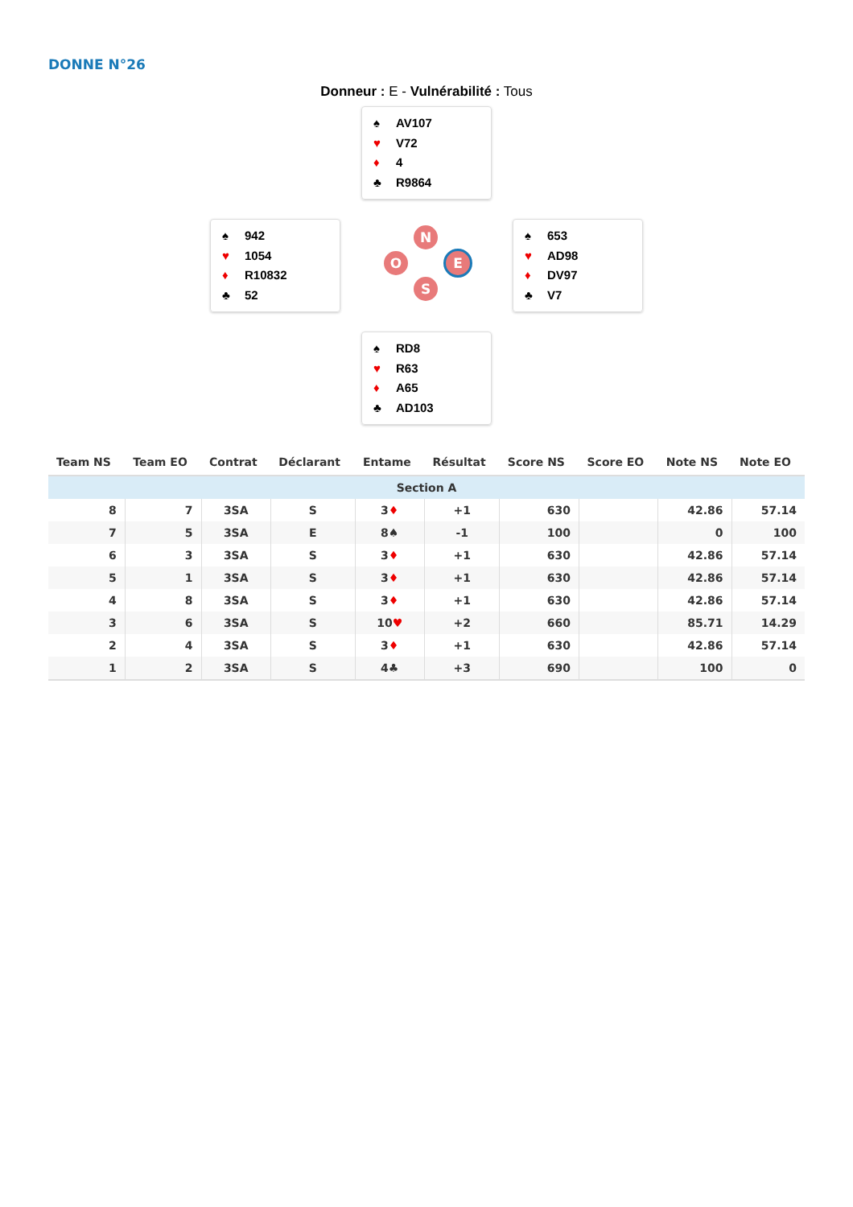DONNE N°26
Donneur : E - Vulnérabilité : Tous
♠ AV107
♥ V72
♦ 4
♣ R9864
♠ 942
♥ 1054
♦ R10832
♣ 52
N
O E
S
♠ 653
♥ AD98
♦ DV97
♣ V7
♠ RD8
♥ R63
♦ A65
♣ AD103
| Team NS | Team EO | Contrat | Déclarant | Entame | Résultat | Score NS | Score EO | Note NS | Note EO |
| --- | --- | --- | --- | --- | --- | --- | --- | --- | --- |
| Section A | | | | | | | | | |
| 8 | 7 | 3SA | S | 3 ♦ | +1 | 630 | | 42.86 | 57.14 |
| 7 | 5 | 3SA | E | 8♠ | -1 | 100 | | 0 | 100 |
| 6 | 3 | 3SA | S | 3 ♦ | +1 | 630 | | 42.86 | 57.14 |
| 5 | 1 | 3SA | S | 3 ♦ | +1 | 630 | | 42.86 | 57.14 |
| 4 | 8 | 3SA | S | 3 ♦ | +1 | 630 | | 42.86 | 57.14 |
| 3 | 6 | 3SA | S | 10 ♥ | +2 | 660 | | 85.71 | 14.29 |
| 2 | 4 | 3SA | S | 3 ♦ | +1 | 630 | | 42.86 | 57.14 |
| 1 | 2 | 3SA | S | 4♣ | +3 | 690 | | 100 | 0 |